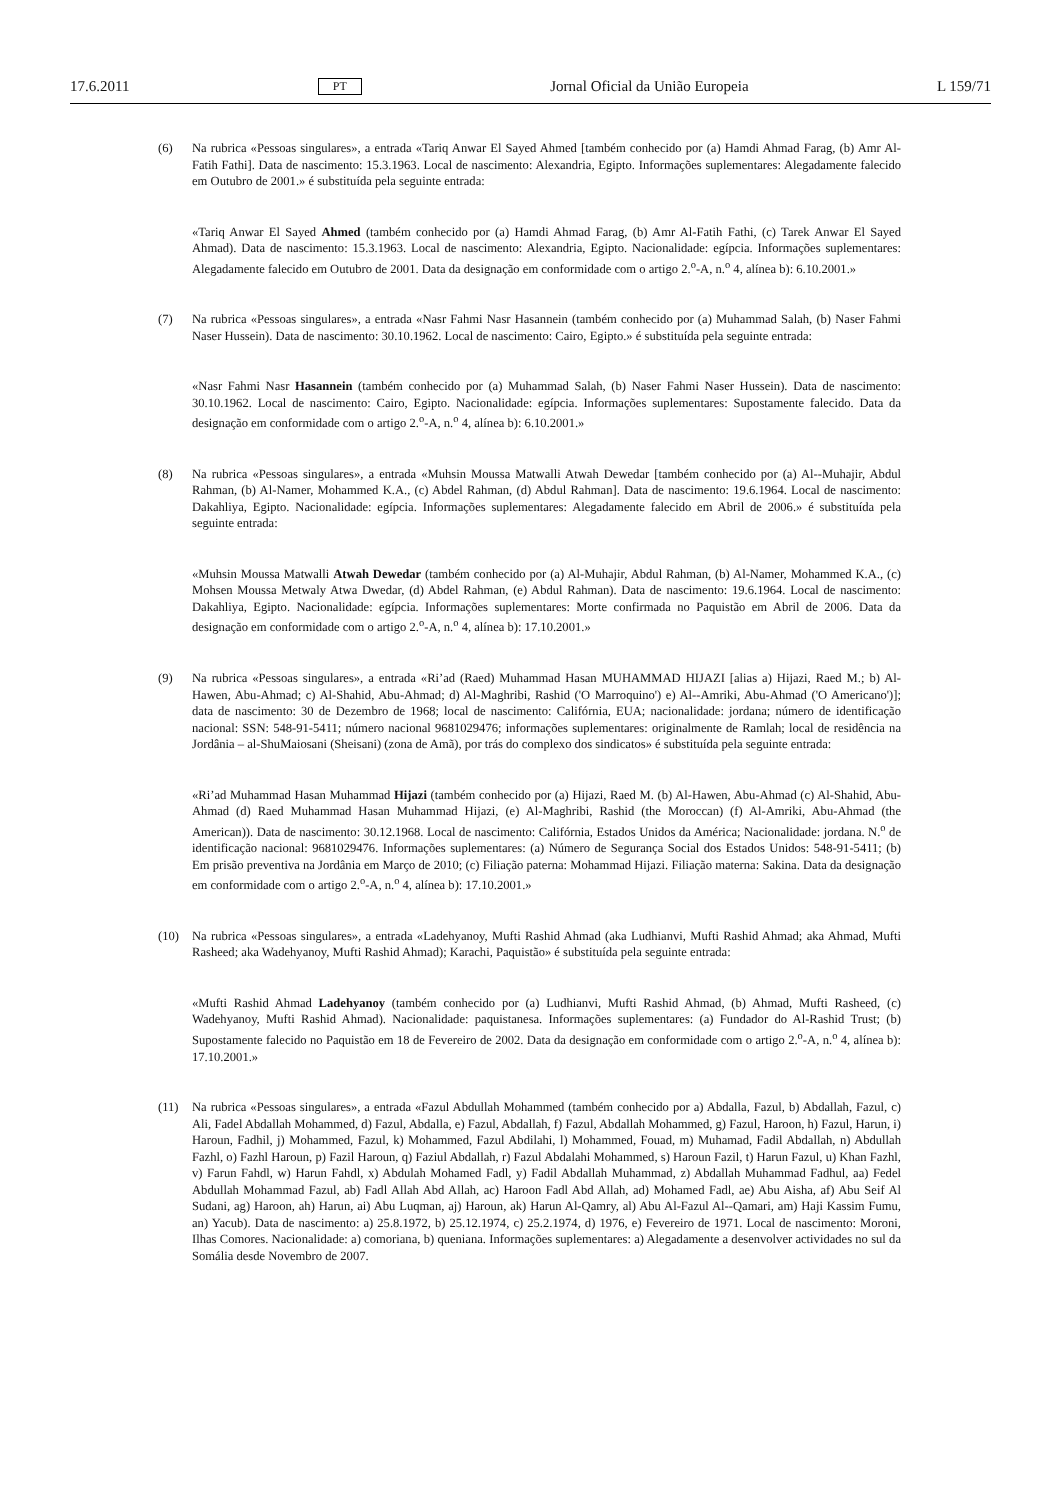17.6.2011 PT Jornal Oficial da União Europeia L 159/71
(6) Na rubrica «Pessoas singulares», a entrada «Tariq Anwar El Sayed Ahmed [também conhecido por (a) Hamdi Ahmad Farag, (b) Amr Al-Fatih Fathi]. Data de nascimento: 15.3.1963. Local de nascimento: Alexandria, Egipto. Informações suplementares: Alegadamente falecido em Outubro de 2001.» é substituída pela seguinte entrada:
«Tariq Anwar El Sayed Ahmed (também conhecido por (a) Hamdi Ahmad Farag, (b) Amr Al-Fatih Fathi, (c) Tarek Anwar El Sayed Ahmad). Data de nascimento: 15.3.1963. Local de nascimento: Alexandria, Egipto. Nacionalidade: egípcia. Informações suplementares: Alegadamente falecido em Outubro de 2001. Data da designação em conformidade com o artigo 2.<sup>o</sup>-A, n.<sup>o</sup> 4, alínea b): 6.10.2001.»
(7) Na rubrica «Pessoas singulares», a entrada «Nasr Fahmi Nasr Hasannein (também conhecido por (a) Muhammad Salah, (b) Naser Fahmi Naser Hussein). Data de nascimento: 30.10.1962. Local de nascimento: Cairo, Egipto.» é substituída pela seguinte entrada:
«Nasr Fahmi Nasr Hasannein (também conhecido por (a) Muhammad Salah, (b) Naser Fahmi Naser Hussein). Data de nascimento: 30.10.1962. Local de nascimento: Cairo, Egipto. Nacionalidade: egípcia. Informações suplementares: Supostamente falecido. Data da designação em conformidade com o artigo 2.<sup>o</sup>-A, n.<sup>o</sup> 4, alínea b): 6.10.2001.»
(8) Na rubrica «Pessoas singulares», a entrada «Muhsin Moussa Matwalli Atwah Dewedar [também conhecido por (a) Al--Muhajir, Abdul Rahman, (b) Al-Namer, Mohammed K.A., (c) Abdel Rahman, (d) Abdul Rahman]. Data de nascimento: 19.6.1964. Local de nascimento: Dakahliya, Egipto. Nacionalidade: egípcia. Informações suplementares: Alegadamente falecido em Abril de 2006.» é substituída pela seguinte entrada:
«Muhsin Moussa Matwalli Atwah Dewedar (também conhecido por (a) Al-Muhajir, Abdul Rahman, (b) Al-Namer, Mohammed K.A., (c) Mohsen Moussa Metwaly Atwa Dwedar, (d) Abdel Rahman, (e) Abdul Rahman). Data de nascimento: 19.6.1964. Local de nascimento: Dakahliya, Egipto. Nacionalidade: egípcia. Informações suplementares: Morte confirmada no Paquistão em Abril de 2006. Data da designação em conformidade com o artigo 2.<sup>o</sup>-A, n.<sup>o</sup> 4, alínea b): 17.10.2001.»
(9) Na rubrica «Pessoas singulares», a entrada «Ri’ad (Raed) Muhammad Hasan MUHAMMAD HIJAZI [alias a) Hijazi, Raed M.; b) Al-Hawen, Abu-Ahmad; c) Al-Shahid, Abu-Ahmad; d) Al-Maghribi, Rashid ('O Marroquino') e) Al--Amriki, Abu-Ahmad ('O Americano')]; data de nascimento: 30 de Dezembro de 1968; local de nascimento: Califórnia, EUA; nacionalidade: jordana; número de identificação nacional: SSN: 548-91-5411; número nacional 9681029476; informações suplementares: originalmente de Ramlah; local de residência na Jordânia – al-ShuMaiosani (Sheisani) (zona de Amã), por trás do complexo dos sindicatos» é substituída pela seguinte entrada:
«Ri’ad Muhammad Hasan Muhammad Hijazi (também conhecido por (a) Hijazi, Raed M. (b) Al-Hawen, Abu-Ahmad (c) Al-Shahid, Abu-Ahmad (d) Raed Muhammad Hasan Muhammad Hijazi, (e) Al-Maghribi, Rashid (the Moroccan) (f) Al-Amriki, Abu-Ahmad (the American)). Data de nascimento: 30.12.1968. Local de nascimento: Califórnia, Estados Unidos da América; Nacionalidade: jordana. N.<sup>o</sup> de identificação nacional: 9681029476. Informações suplementares: (a) Número de Segurança Social dos Estados Unidos: 548-91-5411; (b) Em prisão preventiva na Jordânia em Março de 2010; (c) Filiação paterna: Mohammad Hijazi. Filiação materna: Sakina. Data da designação em conformidade com o artigo 2.<sup>o</sup>-A, n.<sup>o</sup> 4, alínea b): 17.10.2001.»
(10) Na rubrica «Pessoas singulares», a entrada «Ladehyanoy, Mufti Rashid Ahmad (aka Ludhianvi, Mufti Rashid Ahmad; aka Ahmad, Mufti Rasheed; aka Wadehyanoy, Mufti Rashid Ahmad); Karachi, Paquistão» é substituída pela seguinte entrada:
«Mufti Rashid Ahmad Ladehyanoy (também conhecido por (a) Ludhianvi, Mufti Rashid Ahmad, (b) Ahmad, Mufti Rasheed, (c) Wadehyanoy, Mufti Rashid Ahmad). Nacionalidade: paquistanesa. Informações suplementares: (a) Fundador do Al-Rashid Trust; (b) Supostamente falecido no Paquistão em 18 de Fevereiro de 2002. Data da designação em conformidade com o artigo 2.<sup>o</sup>-A, n.<sup>o</sup> 4, alínea b): 17.10.2001.»
(11) Na rubrica «Pessoas singulares», a entrada «Fazul Abdullah Mohammed (também conhecido por a) Abdalla, Fazul, b) Abdallah, Fazul, c) Ali, Fadel Abdallah Mohammed, d) Fazul, Abdalla, e) Fazul, Abdallah, f) Fazul, Abdallah Mohammed, g) Fazul, Haroon, h) Fazul, Harun, i) Haroun, Fadhil, j) Mohammed, Fazul, k) Mohammed, Fazul Abdilahi, l) Mohammed, Fouad, m) Muhamad, Fadil Abdallah, n) Abdullah Fazhl, o) Fazhl Haroun, p) Fazil Haroun, q) Faziul Abdallah, r) Fazul Abdalahi Mohammed, s) Haroun Fazil, t) Harun Fazul, u) Khan Fazhl, v) Farun Fahdl, w) Harun Fahdl, x) Abdulah Mohamed Fadl, y) Fadil Abdallah Muhammad, z) Abdallah Muhammad Fadhul, aa) Fedel Abdullah Mohammad Fazul, ab) Fadl Allah Abd Allah, ac) Haroon Fadl Abd Allah, ad) Mohamed Fadl, ae) Abu Aisha, af) Abu Seif Al Sudani, ag) Haroon, ah) Harun, ai) Abu Luqman, aj) Haroun, ak) Harun Al-Qamry, al) Abu Al-Fazul Al--Qamari, am) Haji Kassim Fumu, an) Yacub). Data de nascimento: a) 25.8.1972, b) 25.12.1974, c) 25.2.1974, d) 1976, e) Fevereiro de 1971. Local de nascimento: Moroni, Ilhas Comores. Nacionalidade: a) comoriana, b) queniana. Informações suplementares: a) Alegadamente a desenvolver actividades no sul da Somália desde Novembro de 2007.